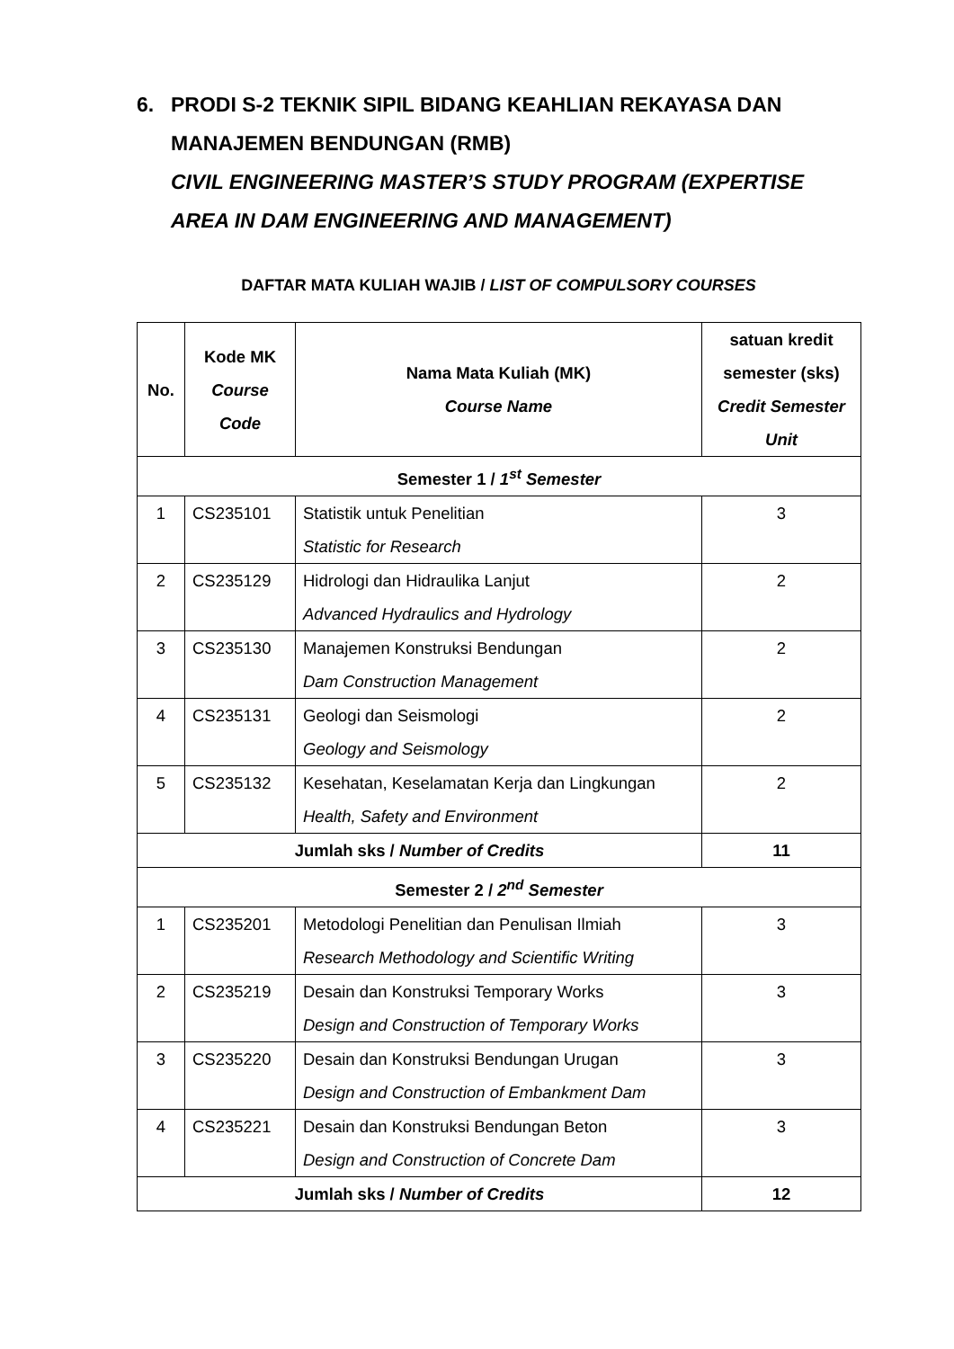6. PRODI S-2 TEKNIK SIPIL BIDANG KEAHLIAN REKAYASA DAN MANAJEMEN BENDUNGAN (RMB)
CIVIL ENGINEERING MASTER’S STUDY PROGRAM (EXPERTISE AREA IN DAM ENGINEERING AND MANAGEMENT)
DAFTAR MATA KULIAH WAJIB / LIST OF COMPULSORY COURSES
| No. | Kode MK Course Code | Nama Mata Kuliah (MK) Course Name | satuan kredit semester (sks) Credit Semester Unit |
| --- | --- | --- | --- |
| Semester 1 / 1<sup>st</sup> Semester | | | |
| 1 | CS235101 | Statistik untuk Penelitian Statistic for Research | 3 |
| 2 | CS235129 | Hidrologi dan Hidraulika Lanjut Advanced Hydraulics and Hydrology | 2 |
| 3 | CS235130 | Manajemen Konstruksi Bendungan Dam Construction Management | 2 |
| 4 | CS235131 | Geologi dan Seismologi Geology and Seismology | 2 |
| 5 | CS235132 | Kesehatan, Keselamatan Kerja dan Lingkungan Health, Safety and Environment | 2 |
| Jumlah sks / Number of Credits | | | 11 |
| Semester 2 / 2<sup>nd</sup> Semester | | | |
| 1 | CS235201 | Metodologi Penelitian dan Penulisan Ilmiah Research Methodology and Scientific Writing | 3 |
| 2 | CS235219 | Desain dan Konstruksi Temporary Works Design and Construction of Temporary Works | 3 |
| 3 | CS235220 | Desain dan Konstruksi Bendungan Urugan Design and Construction of Embankment Dam | 3 |
| 4 | CS235221 | Desain dan Konstruksi Bendungan Beton Design and Construction of Concrete Dam | 3 |
| Jumlah sks / Number of Credits | | | 12 |